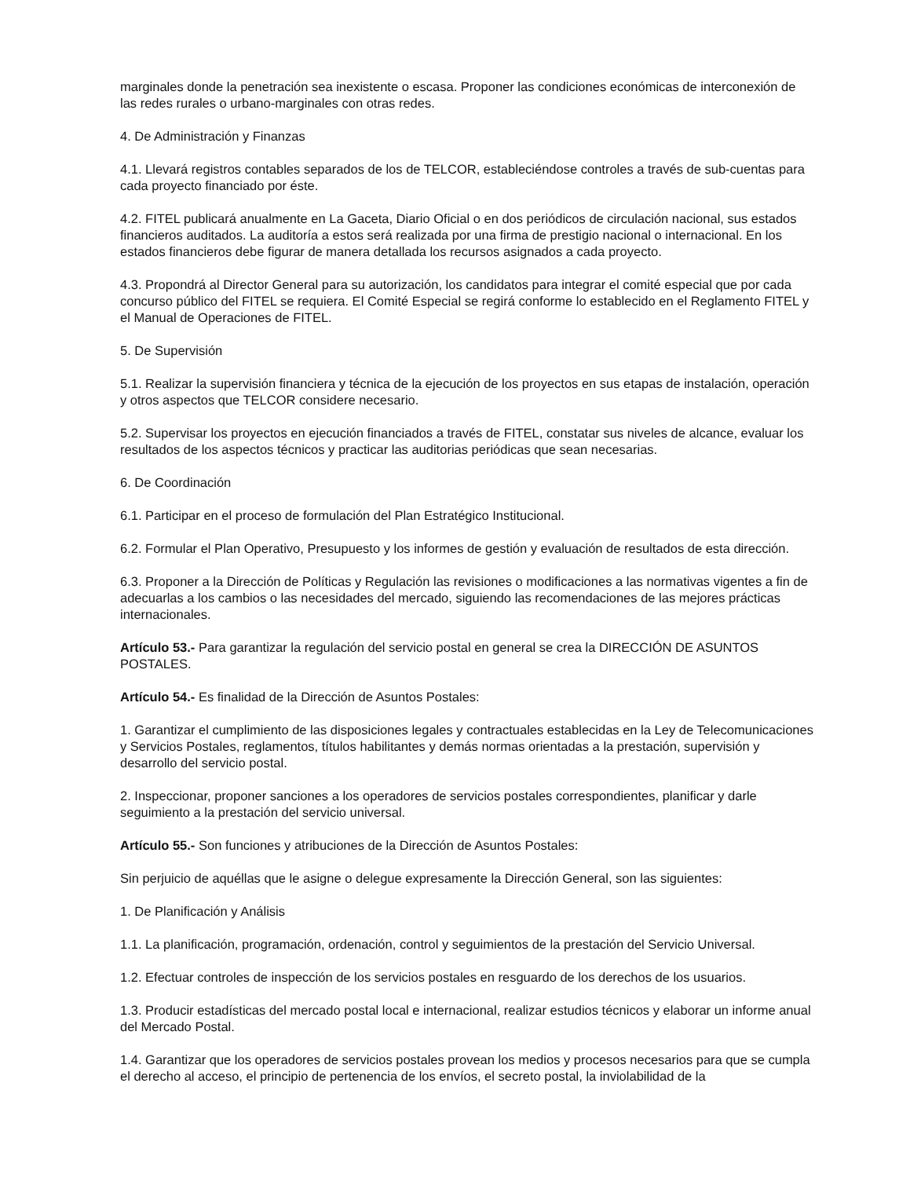marginales donde la penetración sea inexistente o escasa. Proponer las condiciones económicas de interconexión de las redes rurales o urbano-marginales con otras redes.
4. De Administración y Finanzas
4.1. Llevará registros contables separados de los de TELCOR, estableciéndose controles a través de sub-cuentas para cada proyecto financiado por éste.
4.2. FITEL publicará anualmente en La Gaceta, Diario Oficial o en dos periódicos de circulación nacional, sus estados financieros auditados. La auditoría a estos será realizada por una firma de prestigio nacional o internacional. En los estados financieros debe figurar de manera detallada los recursos asignados a cada proyecto.
4.3. Propondrá al Director General para su autorización, los candidatos para integrar el comité especial que por cada concurso público del FITEL se requiera. El Comité Especial se regirá conforme lo establecido en el Reglamento FITEL y el Manual de Operaciones de FITEL.
5. De Supervisión
5.1. Realizar la supervisión financiera y técnica de la ejecución de los proyectos en sus etapas de instalación, operación y otros aspectos que TELCOR considere necesario.
5.2. Supervisar los proyectos en ejecución financiados a través de FITEL, constatar sus niveles de alcance, evaluar los resultados de los aspectos técnicos y practicar las auditorias periódicas que sean necesarias.
6. De Coordinación
6.1. Participar en el proceso de formulación del Plan Estratégico Institucional.
6.2. Formular el Plan Operativo, Presupuesto y los informes de gestión y evaluación de resultados de esta dirección.
6.3. Proponer a la Dirección de Políticas y Regulación las revisiones o modificaciones a las normativas vigentes a fin de adecuarlas a los cambios o las necesidades del mercado, siguiendo las recomendaciones de las mejores prácticas internacionales.
Artículo 53.- Para garantizar la regulación del servicio postal en general se crea la DIRECCIÓN DE ASUNTOS POSTALES.
Artículo 54.- Es finalidad de la Dirección de Asuntos Postales:
1. Garantizar el cumplimiento de las disposiciones legales y contractuales establecidas en la Ley de Telecomunicaciones y Servicios Postales, reglamentos, títulos habilitantes y demás normas orientadas a la prestación, supervisión y desarrollo del servicio postal.
2. Inspeccionar, proponer sanciones a los operadores de servicios postales correspondientes, planificar y darle seguimiento a la prestación del servicio universal.
Artículo 55.- Son funciones y atribuciones de la Dirección de Asuntos Postales:
Sin perjuicio de aquéllas que le asigne o delegue expresamente la Dirección General, son las siguientes:
1. De Planificación y Análisis
1.1. La planificación, programación, ordenación, control y seguimientos de la prestación del Servicio Universal.
1.2. Efectuar controles de inspección de los servicios postales en resguardo de los derechos de los usuarios.
1.3. Producir estadísticas del mercado postal local e internacional, realizar estudios técnicos y elaborar un informe anual del Mercado Postal.
1.4. Garantizar que los operadores de servicios postales provean los medios y procesos necesarios para que se cumpla el derecho al acceso, el principio de pertenencia de los envíos, el secreto postal, la inviolabilidad de la